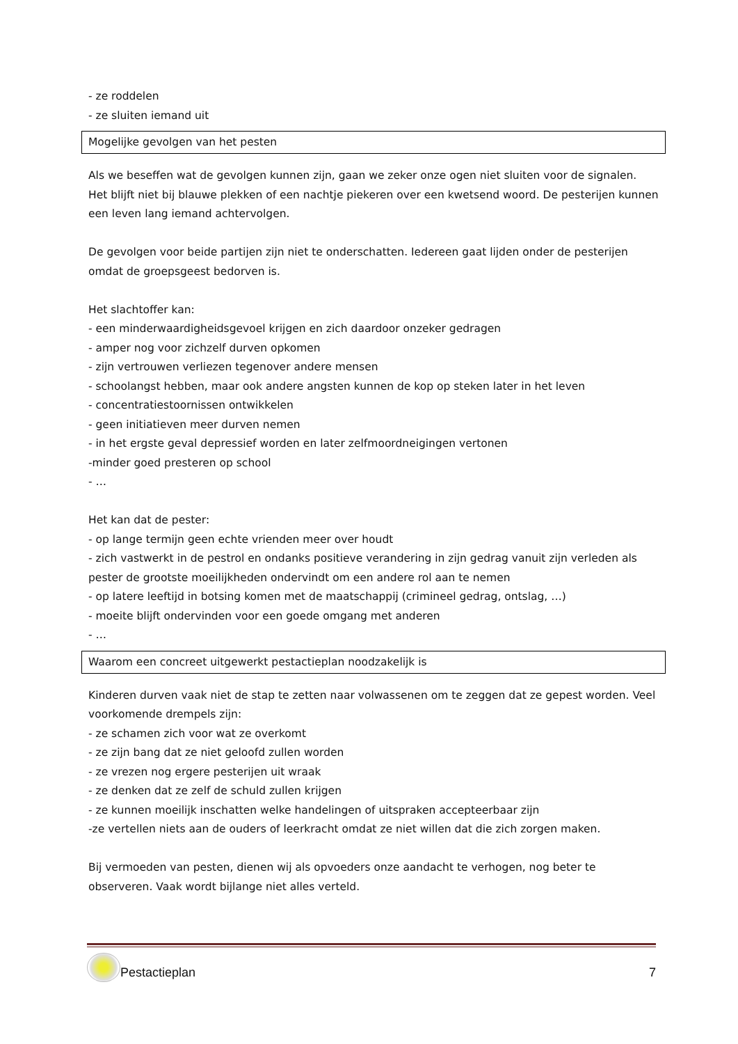- ze roddelen
- ze sluiten iemand uit
Mogelijke gevolgen van het pesten
Als we beseffen wat de gevolgen kunnen zijn, gaan we zeker onze ogen niet sluiten voor de signalen. Het blijft niet bij blauwe plekken of een nachtje piekeren over een kwetsend woord. De pesterijen kunnen een leven lang iemand achtervolgen.
De gevolgen voor beide partijen zijn niet te onderschatten. Iedereen gaat lijden onder de pesterijen omdat de groepsgeest bedorven is.
Het slachtoffer kan:
- een minderwaardigheidsgevoel krijgen en zich daardoor onzeker gedragen
- amper nog voor zichzelf durven opkomen
- zijn vertrouwen verliezen tegenover andere mensen
- schoolangst hebben, maar ook andere angsten kunnen de kop op steken later in het leven
- concentratiestoornissen ontwikkelen
- geen initiatieven meer durven nemen
- in het ergste geval depressief worden en later zelfmoordneigingen vertonen
-minder goed presteren op school
- …
Het kan dat de pester:
- op lange termijn geen echte vrienden meer over houdt
- zich vastwerkt in de pestrol en ondanks positieve verandering in zijn gedrag vanuit zijn verleden als pester de grootste moeilijkheden ondervindt om een andere rol aan te nemen
- op latere leeftijd in botsing komen met de maatschappij (crimineel gedrag, ontslag, …)
- moeite blijft ondervinden voor een goede omgang met anderen
- …
Waarom een concreet uitgewerkt pestactieplan noodzakelijk is
Kinderen durven vaak niet de stap te zetten naar volwassenen om te zeggen dat ze gepest worden. Veel voorkomende drempels zijn:
- ze schamen zich voor wat ze overkomt
- ze zijn bang dat ze niet geloofd zullen worden
- ze vrezen nog ergere pesterijen uit wraak
- ze denken dat ze zelf de schuld zullen krijgen
- ze kunnen moeilijk inschatten welke handelingen of uitspraken accepteerbaar zijn
-ze vertellen niets aan de ouders of leerkracht omdat ze niet willen dat die zich zorgen maken.
Bij vermoeden van pesten, dienen wij als opvoeders onze aandacht te verhogen, nog beter te observeren. Vaak wordt bijlange niet alles verteld.
Pestactieplan 7